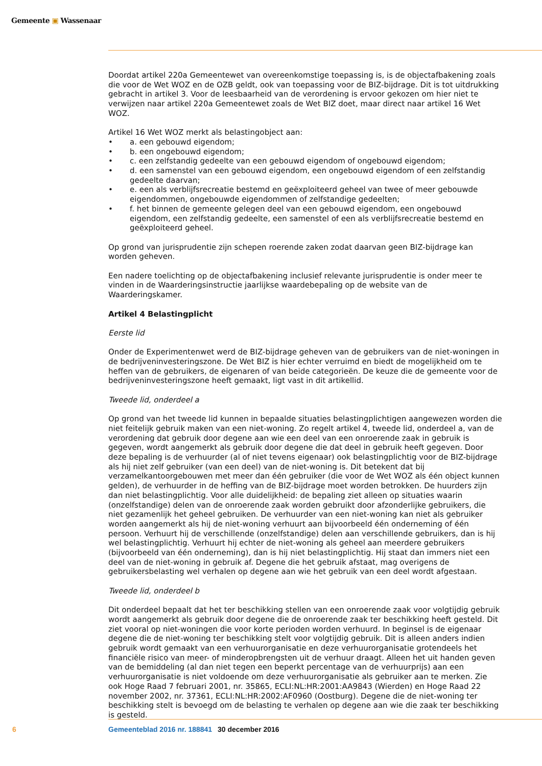Gemeente ▣ Wassenaar
Doordat artikel 220a Gemeentewet van overeenkomstige toepassing is, is de objectafbakening zoals die voor de Wet WOZ en de OZB geldt, ook van toepassing voor de BIZ-bijdrage. Dit is tot uitdrukking gebracht in artikel 3. Voor de leesbaarheid van de verordening is ervoor gekozen om hier niet te verwijzen naar artikel 220a Gemeentewet zoals de Wet BIZ doet, maar direct naar artikel 16 Wet WOZ.
Artikel 16 Wet WOZ merkt als belastingobject aan:
• a. een gebouwd eigendom;
• b. een ongebouwd eigendom;
• c. een zelfstandig gedeelte van een gebouwd eigendom of ongebouwd eigendom;
• d. een samenstel van een gebouwd eigendom, een ongebouwd eigendom of een zelfstandig gedeelte daarvan;
• e. een als verblijfsrecreatie bestemd en geëxploiteerd geheel van twee of meer gebouwde eigendommen, ongebouwde eigendommen of zelfstandige gedeelten;
• f. het binnen de gemeente gelegen deel van een gebouwd eigendom, een ongebouwd eigendom, een zelfstandig gedeelte, een samenstel of een als verblijfsrecreatie bestemd en geëxploiteerd geheel.
Op grond van jurisprudentie zijn schepen roerende zaken zodat daarvan geen BIZ-bijdrage kan worden geheven.
Een nadere toelichting op de objectafbakening inclusief relevante jurisprudentie is onder meer te vinden in de Waarderingsinstructie jaarlijkse waardebepaling op de website van de Waarderingskamer.
Artikel 4 Belastingplicht
Eerste lid
Onder de Experimentenwet werd de BIZ-bijdrage geheven van de gebruikers van de niet-woningen in de bedrijveninvesteringszone. De Wet BIZ is hier echter verruimd en biedt de mogelijkheid om te heffen van de gebruikers, de eigenaren of van beide categorieën. De keuze die de gemeente voor de bedrijveninvesteringszone heeft gemaakt, ligt vast in dit artikellid.
Tweede lid, onderdeel a
Op grond van het tweede lid kunnen in bepaalde situaties belastingplichtigen aangewezen worden die niet feitelijk gebruik maken van een niet-woning. Zo regelt artikel 4, tweede lid, onderdeel a, van de verordening dat gebruik door degene aan wie een deel van een onroerende zaak in gebruik is gegeven, wordt aangemerkt als gebruik door degene die dat deel in gebruik heeft gegeven. Door deze bepaling is de verhuurder (al of niet tevens eigenaar) ook belastingplichtig voor de BIZ-bijdrage als hij niet zelf gebruiker (van een deel) van de niet-woning is. Dit betekent dat bij verzamelkantoorgebouwen met meer dan één gebruiker (die voor de Wet WOZ als één object kunnen gelden), de verhuurder in de heffing van de BIZ-bijdrage moet worden betrokken. De huurders zijn dan niet belastingplichtig. Voor alle duidelijkheid: de bepaling ziet alleen op situaties waarin (onzelfstandige) delen van de onroerende zaak worden gebruikt door afzonderlijke gebruikers, die niet gezamenlijk het geheel gebruiken. De verhuurder van een niet-woning kan niet als gebruiker worden aangemerkt als hij de niet-woning verhuurt aan bijvoorbeeld één onderneming of één persoon. Verhuurt hij de verschillende (onzelfstandige) delen aan verschillende gebruikers, dan is hij wel belastingplichtig. Verhuurt hij echter de niet-woning als geheel aan meerdere gebruikers (bijvoorbeeld van één onderneming), dan is hij niet belastingplichtig. Hij staat dan immers niet een deel van de niet-woning in gebruik af. Degene die het gebruik afstaat, mag overigens de gebruikersbelasting wel verhalen op degene aan wie het gebruik van een deel wordt afgestaan.
Tweede lid, onderdeel b
Dit onderdeel bepaalt dat het ter beschikking stellen van een onroerende zaak voor volgtijdig gebruik wordt aangemerkt als gebruik door degene die de onroerende zaak ter beschikking heeft gesteld. Dit ziet vooral op niet-woningen die voor korte perioden worden verhuurd. In beginsel is de eigenaar degene die de niet-woning ter beschikking stelt voor volgtijdig gebruik. Dit is alleen anders indien gebruik wordt gemaakt van een verhuurorganisatie en deze verhuurorganisatie grotendeels het financiële risico van meer- of minderopbrengsten uit de verhuur draagt. Alleen het uit handen geven van de bemiddeling (al dan niet tegen een beperkt percentage van de verhuurprijs) aan een verhuurorganisatie is niet voldoende om deze verhuurorganisatie als gebruiker aan te merken. Zie ook Hoge Raad 7 februari 2001, nr. 35865, ECLI:NL:HR:2001:AA9843 (Wierden) en Hoge Raad 22 november 2002, nr. 37361, ECLI:NL:HR:2002:AF0960 (Oostburg). Degene die de niet-woning ter beschikking stelt is bevoegd om de belasting te verhalen op degene aan wie die zaak ter beschikking is gesteld.
6 Gemeenteblad 2016 nr. 188841 30 december 2016